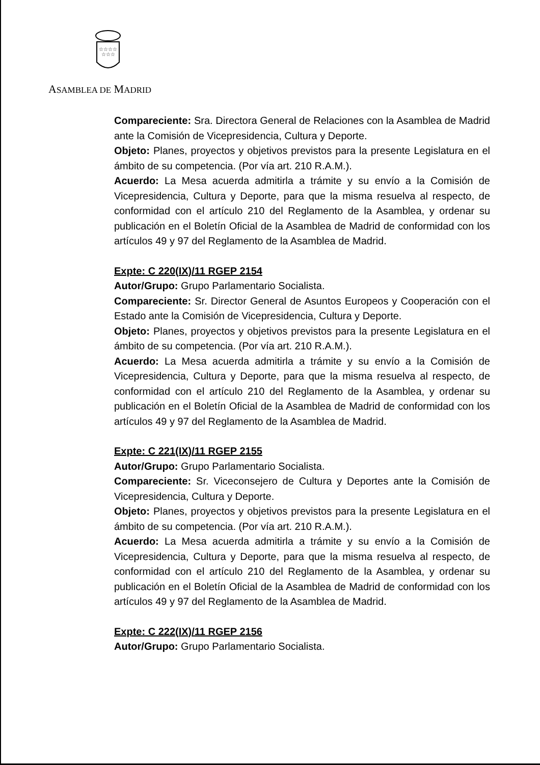☆☆☆☆
☆☆☆
ASAMBLEA DE MADRID
Compareciente: Sra. Directora General de Relaciones con la Asamblea de Madrid ante la Comisión de Vicepresidencia, Cultura y Deporte.
Objeto: Planes, proyectos y objetivos previstos para la presente Legislatura en el ámbito de su competencia. (Por vía art. 210 R.A.M.).
Acuerdo: La Mesa acuerda admitirla a trámite y su envío a la Comisión de Vicepresidencia, Cultura y Deporte, para que la misma resuelva al respecto, de conformidad con el artículo 210 del Reglamento de la Asamblea, y ordenar su publicación en el Boletín Oficial de la Asamblea de Madrid de conformidad con los artículos 49 y 97 del Reglamento de la Asamblea de Madrid.
Expte: C 220(IX)/11 RGEP 2154
Autor/Grupo: Grupo Parlamentario Socialista.
Compareciente: Sr. Director General de Asuntos Europeos y Cooperación con el Estado ante la Comisión de Vicepresidencia, Cultura y Deporte.
Objeto: Planes, proyectos y objetivos previstos para la presente Legislatura en el ámbito de su competencia. (Por vía art. 210 R.A.M.).
Acuerdo: La Mesa acuerda admitirla a trámite y su envío a la Comisión de Vicepresidencia, Cultura y Deporte, para que la misma resuelva al respecto, de conformidad con el artículo 210 del Reglamento de la Asamblea, y ordenar su publicación en el Boletín Oficial de la Asamblea de Madrid de conformidad con los artículos 49 y 97 del Reglamento de la Asamblea de Madrid.
Expte: C 221(IX)/11 RGEP 2155
Autor/Grupo: Grupo Parlamentario Socialista.
Compareciente: Sr. Viceconsejero de Cultura y Deportes ante la Comisión de Vicepresidencia, Cultura y Deporte.
Objeto: Planes, proyectos y objetivos previstos para la presente Legislatura en el ámbito de su competencia. (Por vía art. 210 R.A.M.).
Acuerdo: La Mesa acuerda admitirla a trámite y su envío a la Comisión de Vicepresidencia, Cultura y Deporte, para que la misma resuelva al respecto, de conformidad con el artículo 210 del Reglamento de la Asamblea, y ordenar su publicación en el Boletín Oficial de la Asamblea de Madrid de conformidad con los artículos 49 y 97 del Reglamento de la Asamblea de Madrid.
Expte: C 222(IX)/11 RGEP 2156
Autor/Grupo: Grupo Parlamentario Socialista.